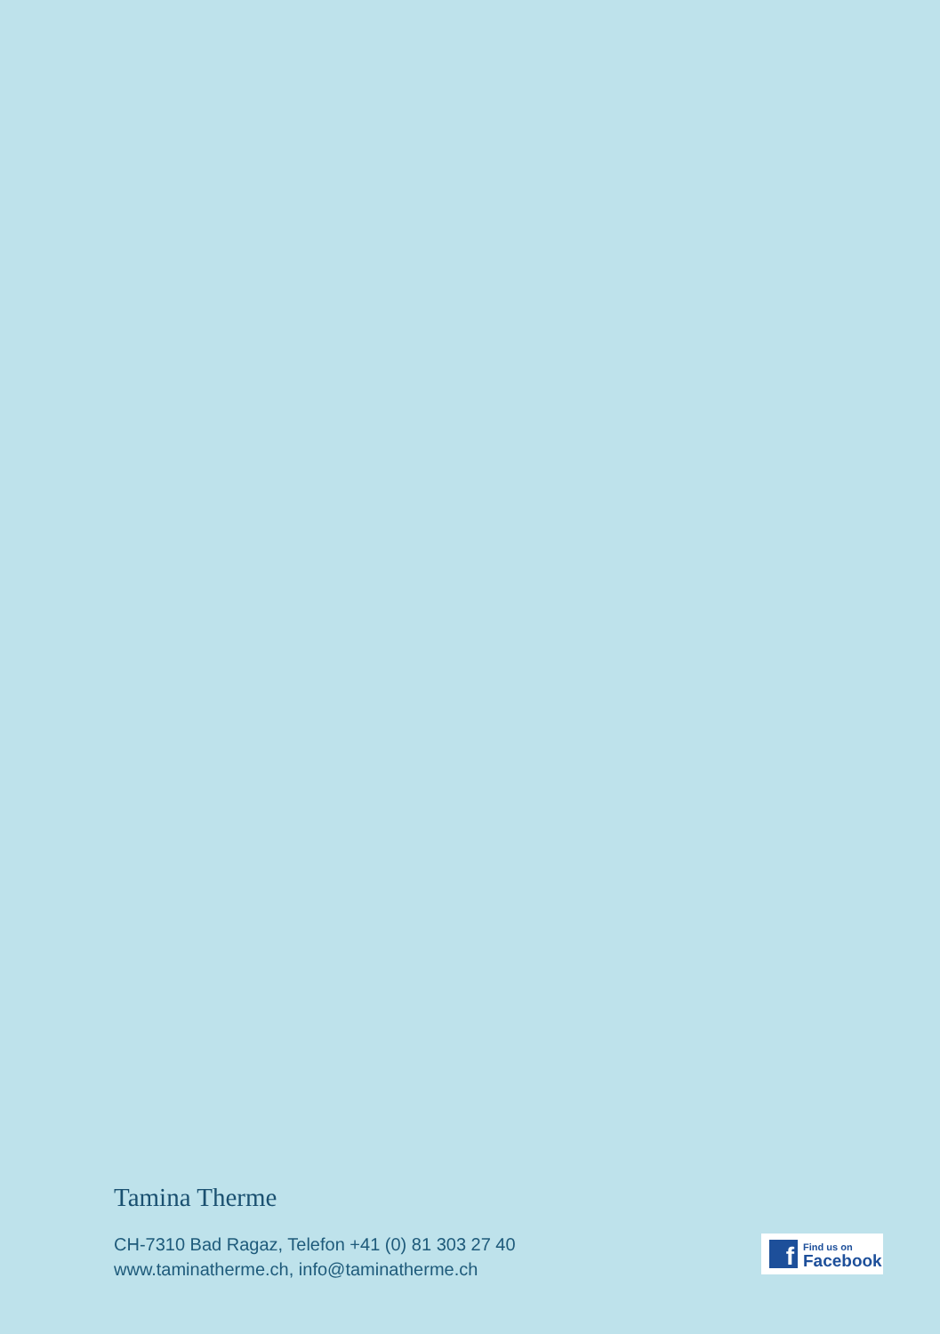Tamina Therme
CH-7310 Bad Ragaz, Telefon +41 (0) 81 303 27 40
www.taminatherme.ch, info@taminatherme.ch
f
Find us on
Facebook